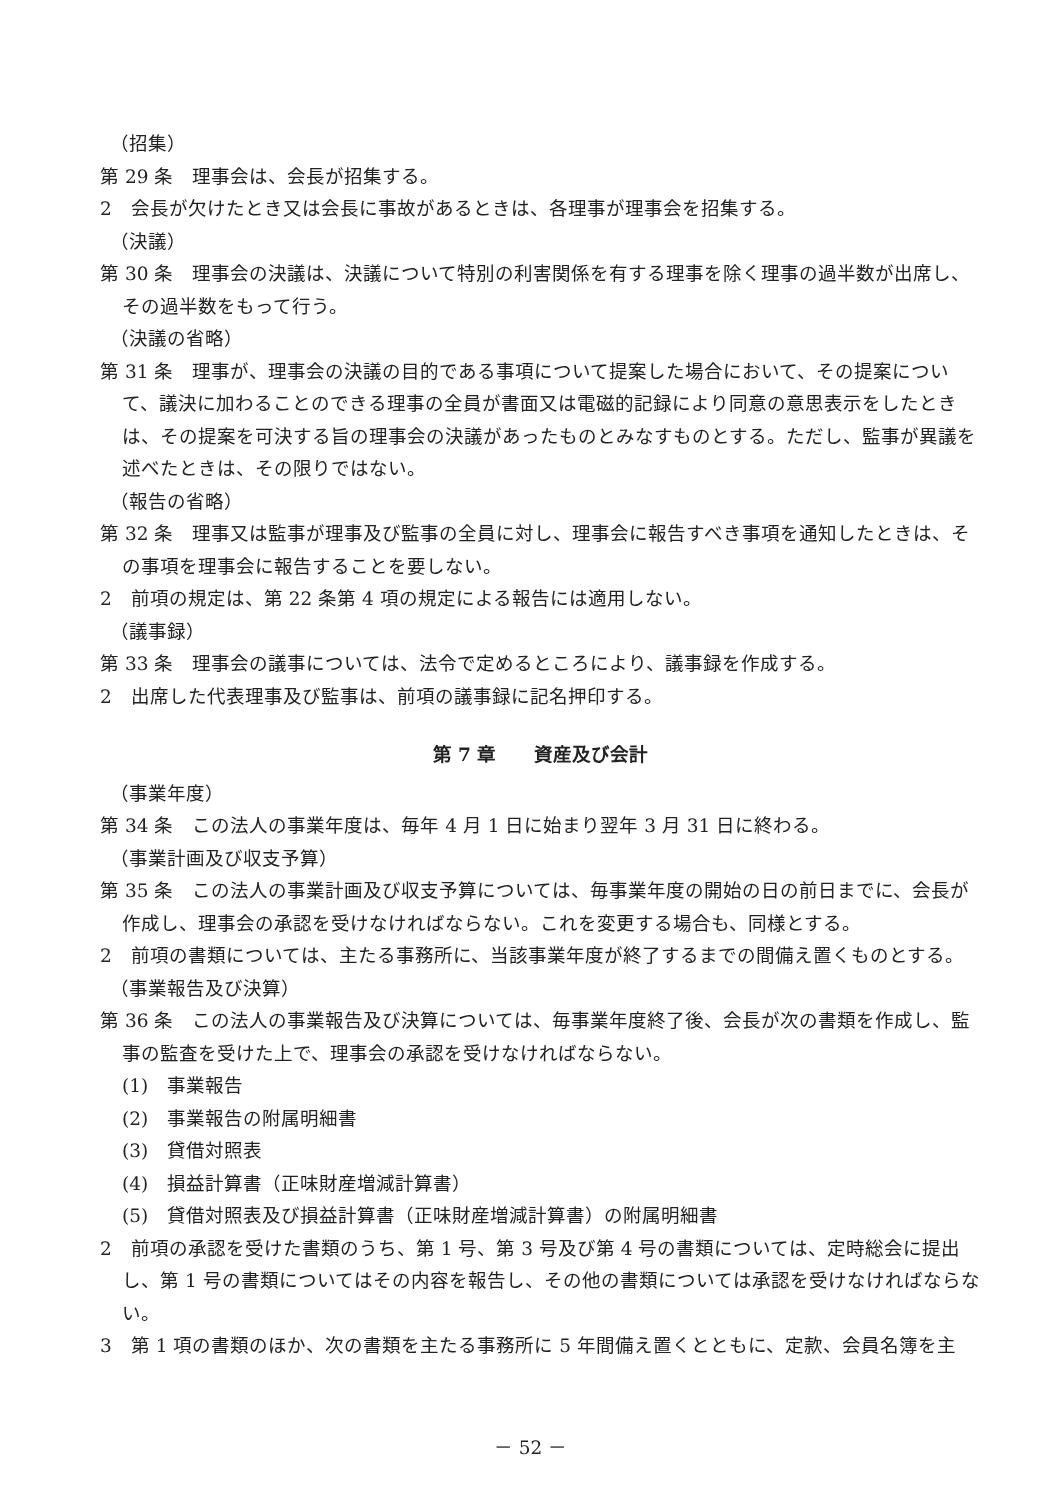（招集）
第 29 条　理事会は、会長が招集する。
2　会長が欠けたとき又は会長に事故があるときは、各理事が理事会を招集する。
（決議）
第 30 条　理事会の決議は、決議について特別の利害関係を有する理事を除く理事の過半数が出席し、その過半数をもって行う。
（決議の省略）
第 31 条　理事が、理事会の決議の目的である事項について提案した場合において、その提案について、議決に加わることのできる理事の全員が書面又は電磁的記録により同意の意思表示をしたときは、その提案を可決する旨の理事会の決議があったものとみなすものとする。ただし、監事が異議を述べたときは、その限りではない。
（報告の省略）
第 32 条　理事又は監事が理事及び監事の全員に対し、理事会に報告すべき事項を通知したときは、その事項を理事会に報告することを要しない。
2　前項の規定は、第 22 条第 4 項の規定による報告には適用しない。
（議事録）
第 33 条　理事会の議事については、法令で定めるところにより、議事録を作成する。
2　出席した代表理事及び監事は、前項の議事録に記名押印する。
第 7 章　　資産及び会計
（事業年度）
第 34 条　この法人の事業年度は、毎年 4 月 1 日に始まり翌年 3 月 31 日に終わる。
（事業計画及び収支予算）
第 35 条　この法人の事業計画及び収支予算については、毎事業年度の開始の日の前日までに、会長が作成し、理事会の承認を受けなければならない。これを変更する場合も、同様とする。
2　前項の書類については、主たる事務所に、当該事業年度が終了するまでの間備え置くものとする。
（事業報告及び決算）
第 36 条　この法人の事業報告及び決算については、毎事業年度終了後、会長が次の書類を作成し、監事の監査を受けた上で、理事会の承認を受けなければならない。
(1)　事業報告
(2)　事業報告の附属明細書
(3)　貸借対照表
(4)　損益計算書（正味財産増減計算書）
(5)　貸借対照表及び損益計算書（正味財産増減計算書）の附属明細書
2　前項の承認を受けた書類のうち、第 1 号、第 3 号及び第 4 号の書類については、定時総会に提出し、第 1 号の書類についてはその内容を報告し、その他の書類については承認を受けなければならない。
3　第 1 項の書類のほか、次の書類を主たる事務所に 5 年間備え置くとともに、定款、会員名簿を主
－ 52 －